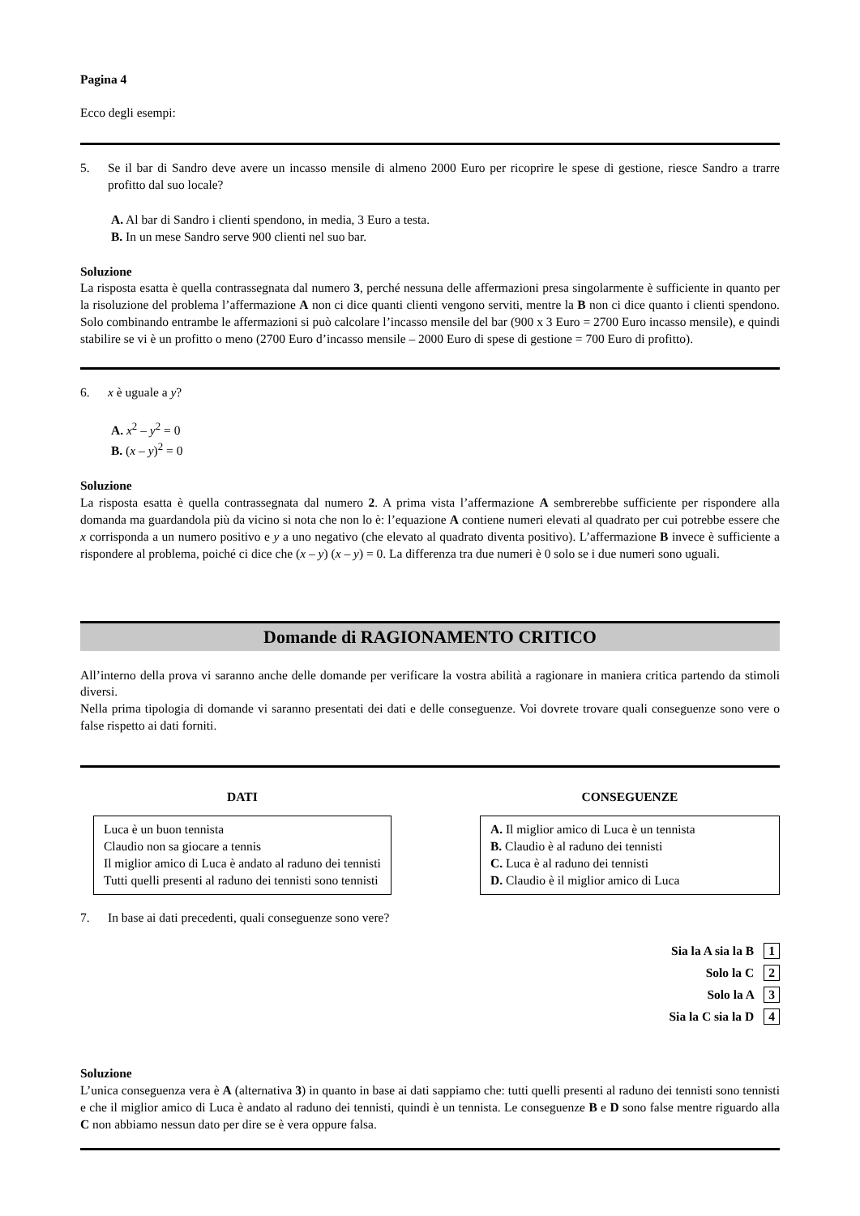Pagina 4
Ecco degli esempi:
5. Se il bar di Sandro deve avere un incasso mensile di almeno 2000 Euro per ricoprire le spese di gestione, riesce Sandro a trarre profitto dal suo locale?
A. Al bar di Sandro i clienti spendono, in media, 3 Euro a testa.
B. In un mese Sandro serve 900 clienti nel suo bar.
Soluzione
La risposta esatta è quella contrassegnata dal numero 3, perché nessuna delle affermazioni presa singolarmente è sufficiente in quanto per la risoluzione del problema l’affermazione A non ci dice quanti clienti vengono serviti, mentre la B non ci dice quanto i clienti spendono. Solo combinando entrambe le affermazioni si può calcolare l’incasso mensile del bar (900 x 3 Euro = 2700 Euro incasso mensile), e quindi stabilire se vi è un profitto o meno (2700 Euro d’incasso mensile – 2000 Euro di spese di gestione = 700 Euro di profitto).
6. x è uguale a y?
A. x<sup>2</sup> – y<sup>2</sup> = 0
B. (x – y)<sup>2</sup> = 0
Soluzione
La risposta esatta è quella contrassegnata dal numero 2. A prima vista l’affermazione A sembrerebbe sufficiente per rispondere alla domanda ma guardandola più da vicino si nota che non lo è: l’equazione A contiene numeri elevati al quadrato per cui potrebbe essere che x corrisponda a un numero positivo e y a uno negativo (che elevato al quadrato diventa positivo). L’affermazione B invece è sufficiente a rispondere al problema, poiché ci dice che (x – y) (x – y) = 0. La differenza tra due numeri è 0 solo se i due numeri sono uguali.
Domande di RAGIONAMENTO CRITICO
All’interno della prova vi saranno anche delle domande per verificare la vostra abilità a ragionare in maniera critica partendo da stimoli diversi.
Nella prima tipologia di domande vi saranno presentati dei dati e delle conseguenze. Voi dovrete trovare quali conseguenze sono vere o false rispetto ai dati forniti.
DATI
Luca è un buon tennista
Claudio non sa giocare a tennis
Il miglior amico di Luca è andato al raduno dei tennisti
Tutti quelli presenti al raduno dei tennisti sono tennisti
CONSEGUENZE
A. Il miglior amico di Luca è un tennista
B. Claudio è al raduno dei tennisti
C. Luca è al raduno dei tennisti
D. Claudio è il miglior amico di Luca
7. In base ai dati precedenti, quali conseguenze sono vere?
Sia la A sia la B 1
Solo la C 2
Solo la A 3
Sia la C sia la D 4
Soluzione
L’unica conseguenza vera è A (alternativa 3) in quanto in base ai dati sappiamo che: tutti quelli presenti al raduno dei tennisti sono tennisti e che il miglior amico di Luca è andato al raduno dei tennisti, quindi è un tennista. Le conseguenze B e D sono false mentre riguardo alla C non abbiamo nessun dato per dire se è vera oppure falsa.